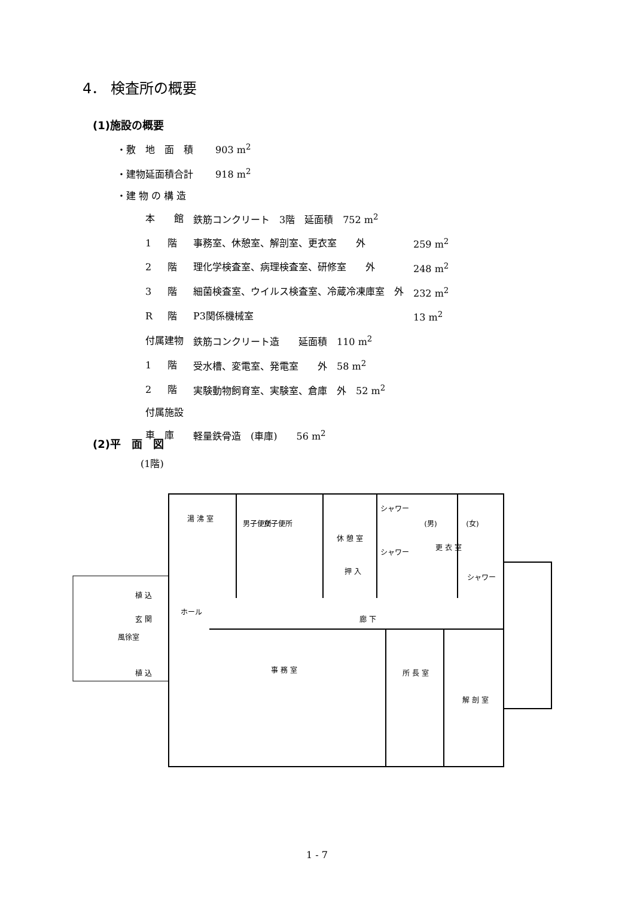4． 検査所の概要
(1)施設の概要
・敷　地　面　積　　 903 m<sup>2</sup>
・建物延面積合計　　 918 m<sup>2</sup>
・建 物 の 構 造
| 本 館 | | 鉄筋コンクリート 3階 延面積 752 m<sup>2</sup> | |
| 1 | 階 | 事務室、休憩室、解剖室、更衣室 外 | 259 m<sup>2</sup> |
| 2 | 階 | 理化学検査室、病理検査室、研修室 外 | 248 m<sup>2</sup> |
| 3 | 階 | 細菌検査室、ウイルス検査室、冷蔵冷凍庫室 外 | 232 m<sup>2</sup> |
| R | 階 | P3関係機械室 | 13 m<sup>2</sup> |
| 付属建物 | | 鉄筋コンクリート造 延面積 110 m<sup>2</sup> | |
| 1 | 階 | 受水槽、変電室、発電室 外 58 m<sup>2</sup> | |
| 2 | 階 | 実験動物飼育室、実験室、倉庫 外 52 m<sup>2</sup> | |
| 付属施設 | | | |
| 車 庫 | | 軽量鉄骨造 (車庫) 56 m<sup>2</sup> | |
(2)平　面　図
(1階)
湯 沸 室
男子便所
女子便所
休 憩 室
シャワー
(男)
(女)
更 衣 室
シャワー
押 入
シャワー
植 込
ホール
玄 関
廊 下
風徐室
植 込
事 務 室
所 長 室
解 剖 室
1 - 7